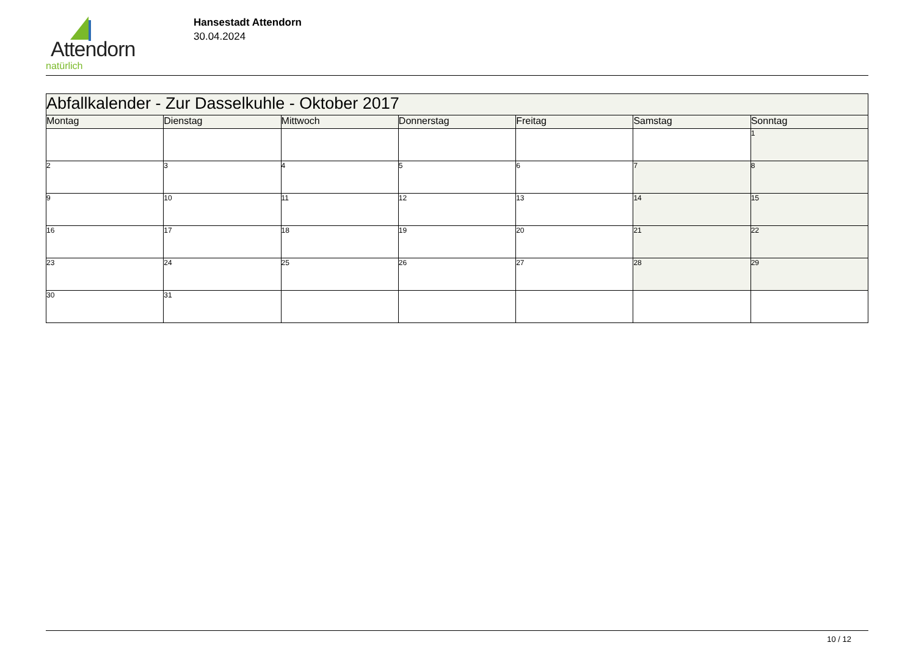Attendorn
natürlich
Hansestadt Attendorn
30.04.2024
| Abfallkalender - Zur Dasselkuhle - Oktober 2017 | | | | | | |
| Montag | Dienstag | Mittwoch | Donnerstag | Freitag | Samstag | Sonntag |
| | | | | | | 1 |
| 2 | 3 | 4 | 5 | 6 | 7 | 8 |
| 9 | 10 | 11 | 12 | 13 | 14 | 15 |
| 16 | 17 | 18 | 19 | 20 | 21 | 22 |
| 23 | 24 | 25 | 26 | 27 | 28 | 29 |
| 30 | 31 | | | | | |
10 / 12